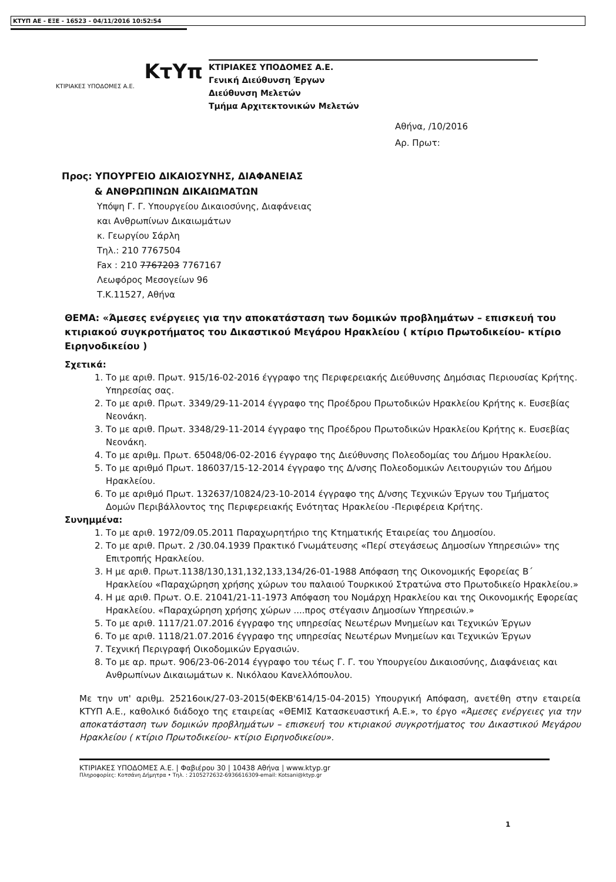ΚΤΥΠ ΑΕ - ΕΞΕ - 16523 - 04/11/2016 10:52:54
ΚτΥπ
ΚΤΙΡΙΑΚΕΣ ΥΠΟΔΟΜΕΣ Α.Ε.
ΚΤΙΡΙΑΚΕΣ ΥΠΟΔΟΜΕΣ Α.Ε.
Γενική Διεύθυνση Έργων
Διεύθυνση Μελετών
Τμήμα Αρχιτεκτονικών Μελετών
Αθήνα, /10/2016
Αρ. Πρωτ:
Προς: ΥΠΟΥΡΓΕΙΟ ΔΙΚΑΙΟΣΥΝΗΣ, ΔΙΑΦΑΝΕΙΑΣ
& ΑΝΘΡΩΠΙΝΩΝ ΔΙΚΑΙΩΜΑΤΩΝ
Υπόψη Γ. Γ. Υπουργείου Δικαιοσύνης, Διαφάνειας
και Ανθρωπίνων Δικαιωμάτων
κ. Γεωργίου Σάρλη
Τηλ.: 210 7767504
Fax : 210 7767203 7767167
Λεωφόρος Μεσογείων 96
Τ.Κ.11527, Αθήνα
ΘΕΜΑ: «Άμεσες ενέργειες για την αποκατάσταση των δομικών προβλημάτων – επισκευή του κτιριακού συγκροτήματος του Δικαστικού Μεγάρου Ηρακλείου ( κτίριο Πρωτοδικείου- κτίριο Ειρηνοδικείου )
Σχετικά:
1. Το με αριθ. Πρωτ. 915/16-02-2016 έγγραφο της Περιφερειακής Διεύθυνσης Δημόσιας Περιουσίας Κρήτης. Υπηρεσίας σας.
2. Το με αριθ. Πρωτ. 3349/29-11-2014 έγγραφο της Προέδρου Πρωτοδικών Ηρακλείου Κρήτης κ. Ευσεβίας Νεονάκη.
3. Το με αριθ. Πρωτ. 3348/29-11-2014 έγγραφο της Προέδρου Πρωτοδικών Ηρακλείου Κρήτης κ. Ευσεβίας Νεονάκη.
4. Το με αριθμ. Πρωτ. 65048/06-02-2016 έγγραφο της Διεύθυνσης Πολεοδομίας του Δήμου Ηρακλείου.
5. Το με αριθμό Πρωτ. 186037/15-12-2014 έγγραφο της Δ/νσης Πολεοδομικών Λειτουργιών του Δήμου Ηρακλείου.
6. Το με αριθμό Πρωτ. 132637/10824/23-10-2014 έγγραφο της Δ/νσης Τεχνικών Έργων του Τμήματος Δομών Περιβάλλοντος της Περιφερειακής Ενότητας Ηρακλείου -Περιφέρεια Κρήτης.
Συνημμένα:
1. Το με αριθ. 1972/09.05.2011 Παραχωρητήριο της Κτηματικής Εταιρείας του Δημοσίου.
2. Το με αριθ. Πρωτ. 2 /30.04.1939 Πρακτικό Γνωμάτευσης «Περί στεγάσεως Δημοσίων Υπηρεσιών» της Επιτροπής Ηρακλείου.
3. Η με αριθ. Πρωτ.1138/130,131,132,133,134/26-01-1988 Απόφαση της Οικονομικής Εφορείας Β΄ Ηρακλείου «Παραχώρηση χρήσης χώρων του παλαιού Τουρκικού Στρατώνα στο Πρωτοδικείο Ηρακλείου.»
4. Η με αριθ. Πρωτ. Ο.Ε. 21041/21-11-1973 Απόφαση του Νομάρχη Ηρακλείου και της Οικονομικής Εφορείας Ηρακλείου. «Παραχώρηση χρήσης χώρων ....προς στέγασιν Δημοσίων Υπηρεσιών.»
5. Το με αριθ. 1117/21.07.2016 έγγραφο της υπηρεσίας Νεωτέρων Μνημείων και Τεχνικών Έργων
6. Το με αριθ. 1118/21.07.2016 έγγραφο της υπηρεσίας Νεωτέρων Μνημείων και Τεχνικών Έργων
7. Τεχνική Περιγραφή Οικοδομικών Εργασιών.
8. Το με αρ. πρωτ. 906/23-06-2014 έγγραφο του τέως Γ. Γ. του Υπουργείου Δικαιοσύνης, Διαφάνειας και Ανθρωπίνων Δικαιωμάτων κ. Νικόλαου Κανελλόπουλου.
Με την υπ' αριθμ. 25216οικ/27-03-2015(ΦΕΚΒ'614/15-04-2015) Υπουργική Απόφαση, ανετέθη στην εταιρεία ΚΤΥΠ Α.Ε., καθολικό διάδοχο της εταιρείας «ΘΕΜΙΣ Κατασκευαστική Α.Ε.», το έργο «Άμεσες ενέργειες για την αποκατάσταση των δομικών προβλημάτων – επισκευή του κτιριακού συγκροτήματος του Δικαστικού Μεγάρου Ηρακλείου ( κτίριο Πρωτοδικείου- κτίριο Ειρηνοδικείου».
ΚΤΙΡΙΑΚΕΣ ΥΠΟΔΟΜΕΣ Α.Ε. | Φαβιέρου 30 | 10438 Αθήνα | www.ktyp.gr
Πληροφορίες: Κοτσάνη Δήμητρα • Τηλ. : 2105272632-6936616309-email: Kotsani@ktyp.gr
1